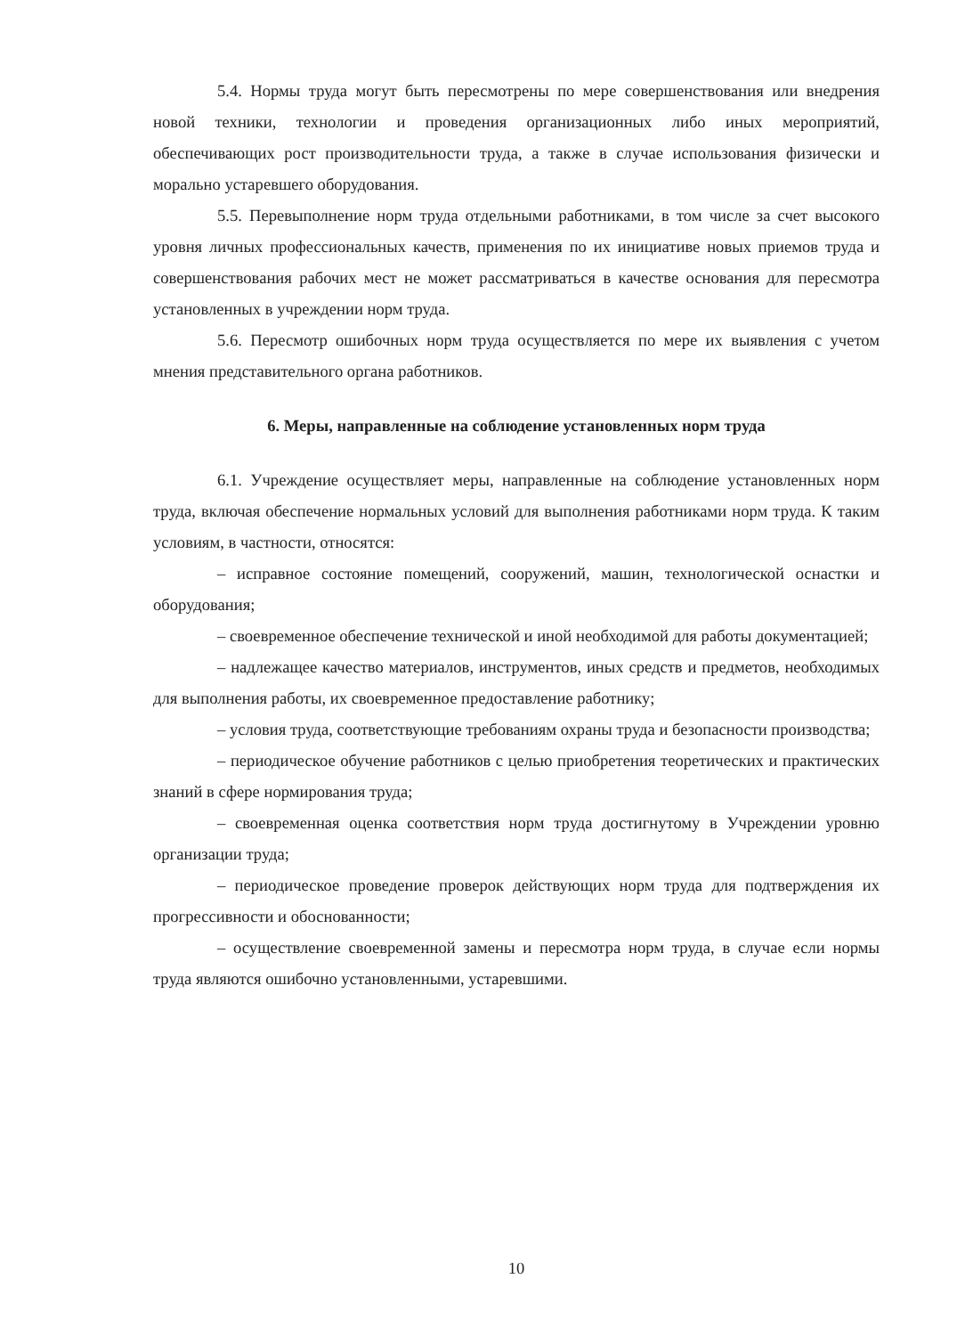5.4. Нормы труда могут быть пересмотрены по мере совершенствования или внедрения новой техники, технологии и проведения организационных либо иных мероприятий, обеспечивающих рост производительности труда, а также в случае использования физически и морально устаревшего оборудования.
5.5. Перевыполнение норм труда отдельными работниками, в том числе за счет высокого уровня личных профессиональных качеств, применения по их инициативе новых приемов труда и совершенствования рабочих мест не может рассматриваться в качестве основания для пересмотра установленных в учреждении норм труда.
5.6. Пересмотр ошибочных норм труда осуществляется по мере их выявления с учетом мнения представительного органа работников.
6. Меры, направленные на соблюдение установленных норм труда
6.1. Учреждение осуществляет меры, направленные на соблюдение установленных норм труда, включая обеспечение нормальных условий для выполнения работниками норм труда. К таким условиям, в частности, относятся:
– исправное состояние помещений, сооружений, машин, технологической оснастки и оборудования;
– своевременное обеспечение технической и иной необходимой для работы документацией;
– надлежащее качество материалов, инструментов, иных средств и предметов, необходимых для выполнения работы, их своевременное предоставление работнику;
– условия труда, соответствующие требованиям охраны труда и безопасности производства;
– периодическое обучение работников с целью приобретения теоретических и практических знаний в сфере нормирования труда;
– своевременная оценка соответствия норм труда достигнутому в Учреждении уровню организации труда;
– периодическое проведение проверок действующих норм труда для подтверждения их прогрессивности и обоснованности;
– осуществление своевременной замены и пересмотра норм труда, в случае если нормы труда являются ошибочно установленными, устаревшими.
10